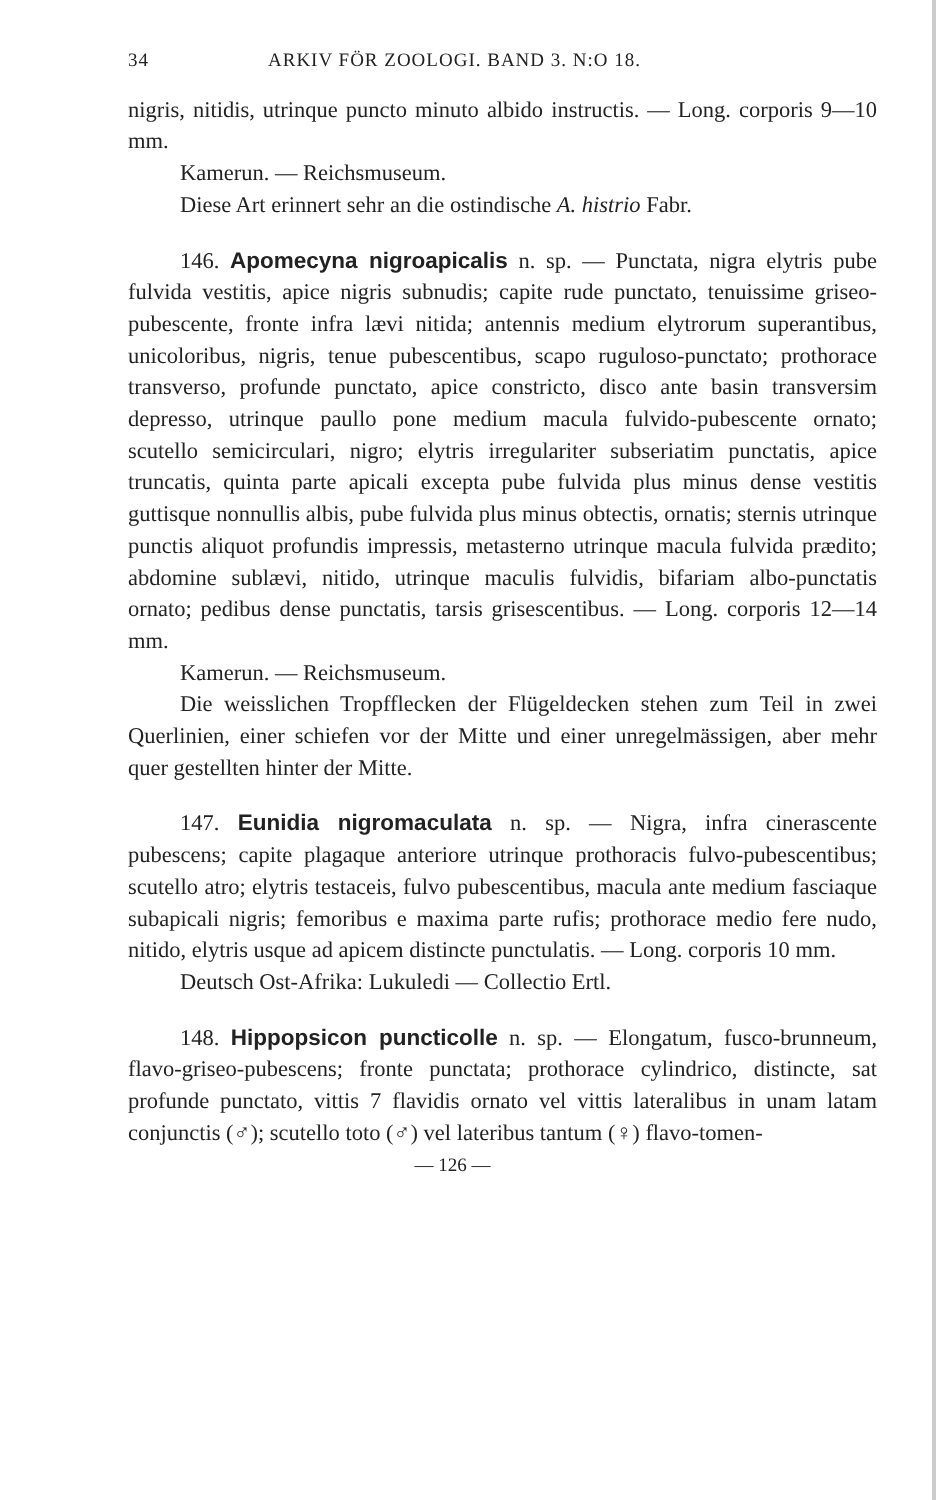34 ARKIV FÖR ZOOLOGI. BAND 3. N:O 18.
nigris, nitidis, utrinque puncto minuto albido instructis. — Long. corporis 9—10 mm.
Kamerun. — Reichsmuseum.
Diese Art erinnert sehr an die ostindische A. histrio Fabr.
146. Apomecyna nigroapicalis n. sp. — Punctata, nigra elytris pube fulvida vestitis, apice nigris subnudis; capite rude punctato, tenuissime griseo-pubescente, fronte infra lævi nitida; antennis medium elytrorum superantibus, unicoloribus, nigris, tenue pubescentibus, scapo ruguloso-punctato; prothorace transverso, profunde punctato, apice constricto, disco ante basin transversim depresso, utrinque paullo pone medium macula fulvido-pubescente ornato; scutello semicirculari, nigro; elytris irregulariter subseriatim punctatis, apice truncatis, quinta parte apicali excepta pube fulvida plus minus dense vestitis guttisque nonnullis albis, pube fulvida plus minus obtectis, ornatis; sternis utrinque punctis aliquot profundis impressis, metasterno utrinque macula fulvida prædito; abdomine sublævi, nitido, utrinque maculis fulvidis, bifariam albo-punctatis ornato; pedibus dense punctatis, tarsis grisescentibus. — Long. corporis 12—14 mm.
Kamerun. — Reichsmuseum.
Die weisslichen Tropfflecken der Flügeldecken stehen zum Teil in zwei Querlinien, einer schiefen vor der Mitte und einer unregelmässigen, aber mehr quer gestellten hinter der Mitte.
147. Eunidia nigromaculata n. sp. — Nigra, infra cinerascente pubescens; capite plagaque anteriore utrinque prothoracis fulvo-pubescentibus; scutello atro; elytris testaceis, fulvo pubescentibus, macula ante medium fasciaque subapicali nigris; femoribus e maxima parte rufis; prothorace medio fere nudo, nitido, elytris usque ad apicem distincte punctulatis. — Long. corporis 10 mm.
Deutsch Ost-Afrika: Lukuledi — Collectio Ertl.
148. Hippopsicon puncticolle n. sp. — Elongatum, fusco-brunneum, flavo-griseo-pubescens; fronte punctata; prothorace cylindrico, distincte, sat profunde punctato, vittis 7 flavidis ornato vel vittis lateralibus in unam latam conjunctis (♂); scutello toto (♂) vel lateribus tantum (♀) flavo-tomen-
— 126 —